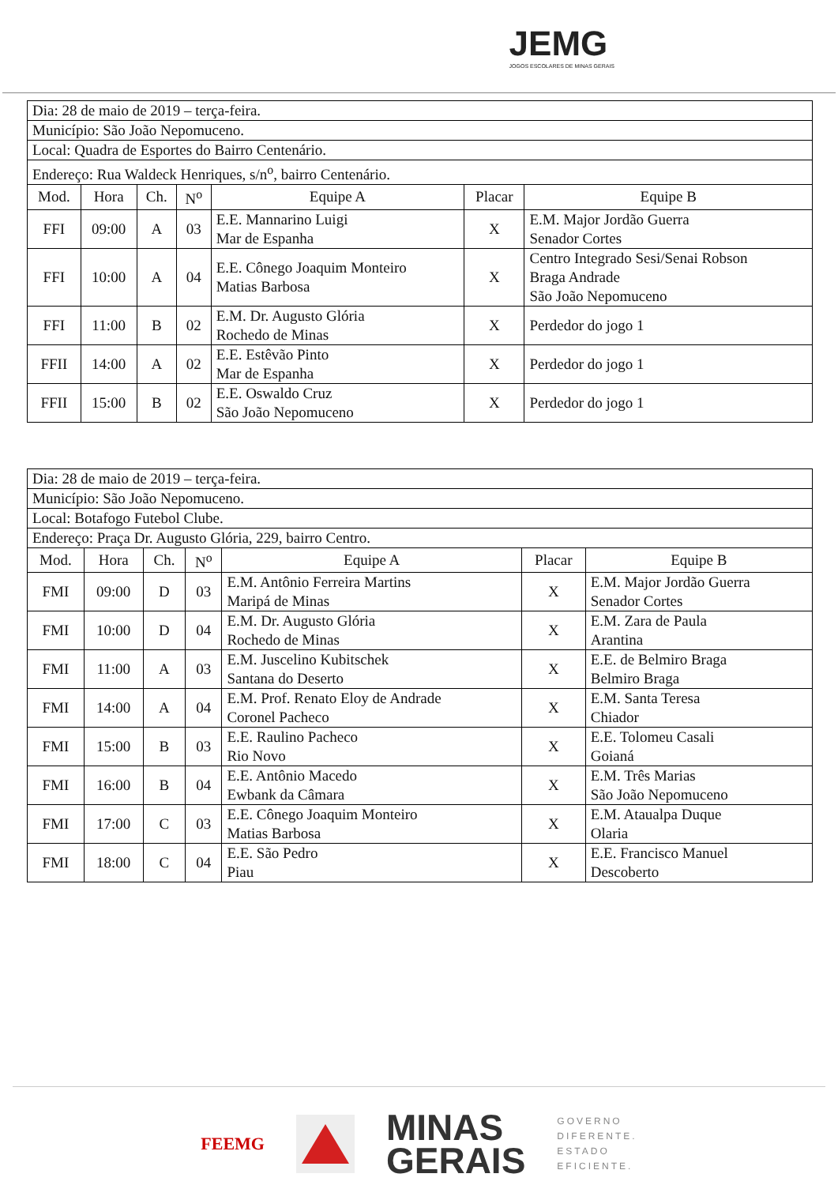JEMG
JOGOS ESCOLARES DE MINAS GERAIS
| Dia: 28 de maio de 2019 – terça-feira. | | | | | | |
| Município: São João Nepomuceno. | | | | | | |
| Local: Quadra de Esportes do Bairro Centenário. | | | | | | |
| Endereço: Rua Waldeck Henriques, s/n<sup>o</sup>, bairro Centenário. | | | | | | |
| Mod. | Hora | Ch. | N<sup>o</sup> | Equipe A | Placar | Equipe B |
| FFI | 09:00 | A | 03 | E.E. Mannarino Luigi Mar de Espanha | X | E.M. Major Jordão Guerra Senador Cortes |
| FFI | 10:00 | A | 04 | E.E. Cônego Joaquim Monteiro Matias Barbosa | X | Centro Integrado Sesi/Senai Robson Braga Andrade São João Nepomuceno |
| FFI | 11:00 | B | 02 | E.M. Dr. Augusto Glória Rochedo de Minas | X | Perdedor do jogo 1 |
| FFII | 14:00 | A | 02 | E.E. Estêvão Pinto Mar de Espanha | X | Perdedor do jogo 1 |
| FFII | 15:00 | B | 02 | E.E. Oswaldo Cruz São João Nepomuceno | X | Perdedor do jogo 1 |
| Dia: 28 de maio de 2019 – terça-feira. | | | | | | |
| Município: São João Nepomuceno. | | | | | | |
| Local: Botafogo Futebol Clube. | | | | | | |
| Endereço: Praça Dr. Augusto Glória, 229, bairro Centro. | | | | | | |
| Mod. | Hora | Ch. | N<sup>o</sup> | Equipe A | Placar | Equipe B |
| FMI | 09:00 | D | 03 | E.M. Antônio Ferreira Martins Maripá de Minas | X | E.M. Major Jordão Guerra Senador Cortes |
| FMI | 10:00 | D | 04 | E.M. Dr. Augusto Glória Rochedo de Minas | X | E.M. Zara de Paula Arantina |
| FMI | 11:00 | A | 03 | E.M. Juscelino Kubitschek Santana do Deserto | X | E.E. de Belmiro Braga Belmiro Braga |
| FMI | 14:00 | A | 04 | E.M. Prof. Renato Eloy de Andrade Coronel Pacheco | X | E.M. Santa Teresa Chiador |
| FMI | 15:00 | B | 03 | E.E. Raulino Pacheco Rio Novo | X | E.E. Tolomeu Casali Goianá |
| FMI | 16:00 | B | 04 | E.E. Antônio Macedo Ewbank da Câmara | X | E.M. Três Marias São João Nepomuceno |
| FMI | 17:00 | C | 03 | E.E. Cônego Joaquim Monteiro Matias Barbosa | X | E.M. Ataualpa Duque Olaria |
| FMI | 18:00 | C | 04 | E.E. São Pedro Piau | X | E.E. Francisco Manuel Descoberto |
FEEMG
MINAS
GERAIS
GOVERNO
DIFERENTE.
ESTADO
EFICIENTE.